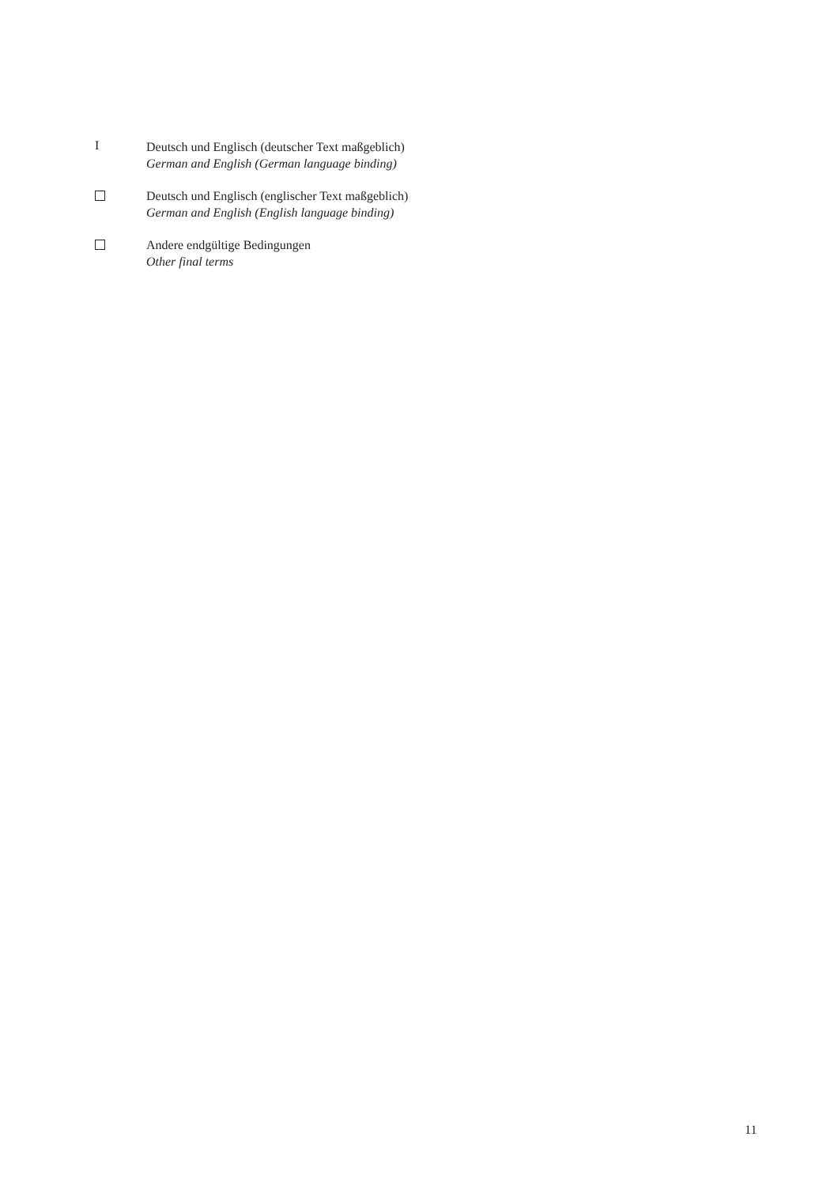I
Deutsch und Englisch (deutscher Text maßgeblich)
German and English (German language binding)
Deutsch und Englisch (englischer Text maßgeblich)
German and English (English language binding)
Andere endgültige Bedingungen
Other final terms
11